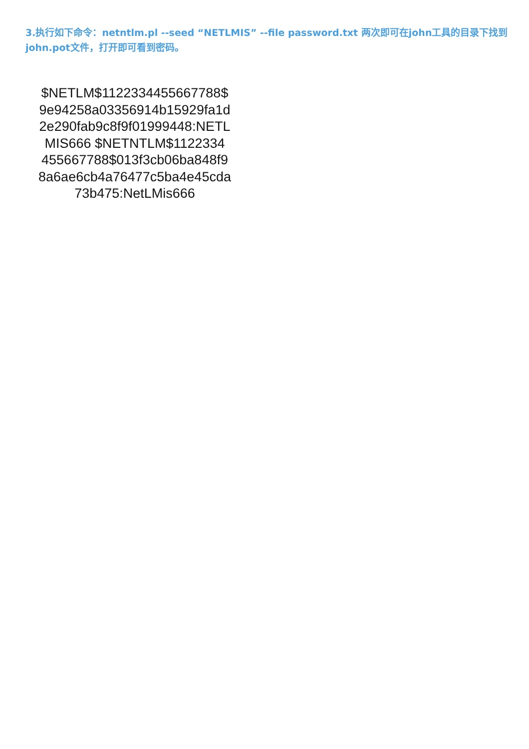3.执行如下命令：netntlm.pl --seed “NETLMIS” --file password.txt 两次即可在john工具的目录下找到john.pot文件，打开即可看到密码。
$NETLM$1122334455667788$
9e94258a03356914b15929fa1d
2e290fab9c8f9f01999448:NETL
MIS666 $NETNTLM$1122334
455667788$013f3cb06ba848f9
8a6ae6cb4a76477c5ba4e45cda
73b475:NetLMis666